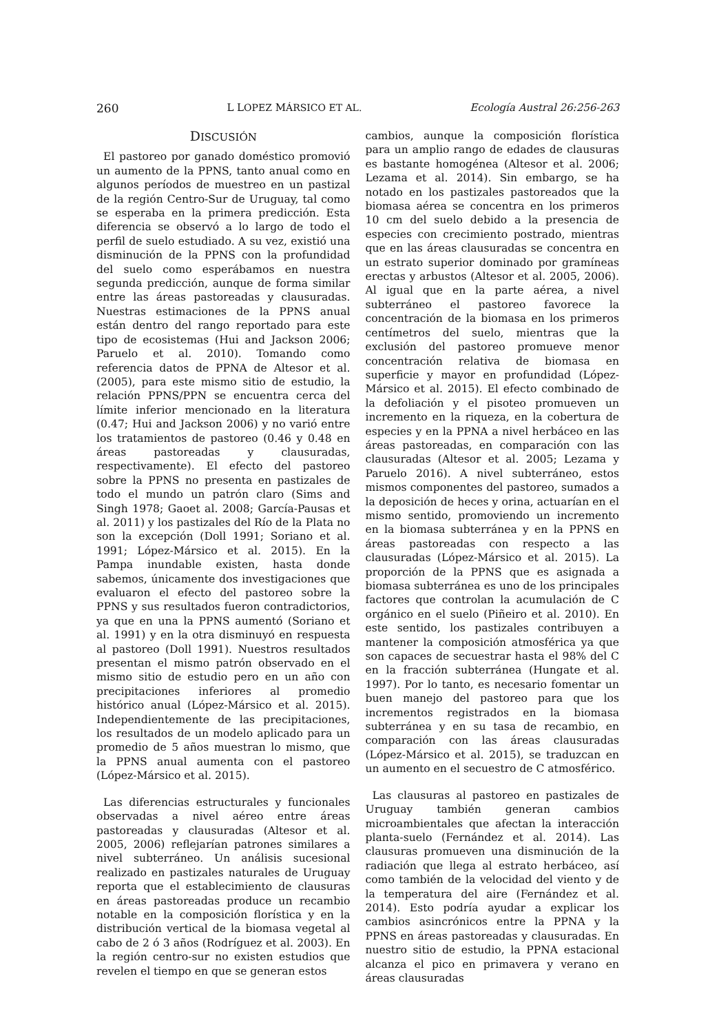260 L LOPEZ MÁRSICO ET AL. Ecología Austral 26:256-263
DISCUSIÓN
El pastoreo por ganado doméstico promovió un aumento de la PPNS, tanto anual como en algunos períodos de muestreo en un pastizal de la región Centro-Sur de Uruguay, tal como se esperaba en la primera predicción. Esta diferencia se observó a lo largo de todo el perfil de suelo estudiado. A su vez, existió una disminución de la PPNS con la profundidad del suelo como esperábamos en nuestra segunda predicción, aunque de forma similar entre las áreas pastoreadas y clausuradas. Nuestras estimaciones de la PPNS anual están dentro del rango reportado para este tipo de ecosistemas (Hui and Jackson 2006; Paruelo et al. 2010). Tomando como referencia datos de PPNA de Altesor et al. (2005), para este mismo sitio de estudio, la relación PPNS/PPN se encuentra cerca del límite inferior mencionado en la literatura (0.47; Hui and Jackson 2006) y no varió entre los tratamientos de pastoreo (0.46 y 0.48 en áreas pastoreadas y clausuradas, respectivamente). El efecto del pastoreo sobre la PPNS no presenta en pastizales de todo el mundo un patrón claro (Sims and Singh 1978; Gaoet al. 2008; García-Pausas et al. 2011) y los pastizales del Río de la Plata no son la excepción (Doll 1991; Soriano et al. 1991; López-Mársico et al. 2015). En la Pampa inundable existen, hasta donde sabemos, únicamente dos investigaciones que evaluaron el efecto del pastoreo sobre la PPNS y sus resultados fueron contradictorios, ya que en una la PPNS aumentó (Soriano et al. 1991) y en la otra disminuyó en respuesta al pastoreo (Doll 1991). Nuestros resultados presentan el mismo patrón observado en el mismo sitio de estudio pero en un año con precipitaciones inferiores al promedio histórico anual (López-Mársico et al. 2015). Independientemente de las precipitaciones, los resultados de un modelo aplicado para un promedio de 5 años muestran lo mismo, que la PPNS anual aumenta con el pastoreo (López-Mársico et al. 2015).
Las diferencias estructurales y funcionales observadas a nivel aéreo entre áreas pastoreadas y clausuradas (Altesor et al. 2005, 2006) reflejarían patrones similares a nivel subterráneo. Un análisis sucesional realizado en pastizales naturales de Uruguay reporta que el establecimiento de clausuras en áreas pastoreadas produce un recambio notable en la composición florística y en la distribución vertical de la biomasa vegetal al cabo de 2 ó 3 años (Rodríguez et al. 2003). En la región centro-sur no existen estudios que revelen el tiempo en que se generan estos
cambios, aunque la composición florística para un amplio rango de edades de clausuras es bastante homogénea (Altesor et al. 2006; Lezama et al. 2014). Sin embargo, se ha notado en los pastizales pastoreados que la biomasa aérea se concentra en los primeros 10 cm del suelo debido a la presencia de especies con crecimiento postrado, mientras que en las áreas clausuradas se concentra en un estrato superior dominado por gramíneas erectas y arbustos (Altesor et al. 2005, 2006). Al igual que en la parte aérea, a nivel subterráneo el pastoreo favorece la concentración de la biomasa en los primeros centímetros del suelo, mientras que la exclusión del pastoreo promueve menor concentración relativa de biomasa en superficie y mayor en profundidad (López-Mársico et al. 2015). El efecto combinado de la defoliación y el pisoteo promueven un incremento en la riqueza, en la cobertura de especies y en la PPNA a nivel herbáceo en las áreas pastoreadas, en comparación con las clausuradas (Altesor et al. 2005; Lezama y Paruelo 2016). A nivel subterráneo, estos mismos componentes del pastoreo, sumados a la deposición de heces y orina, actuarían en el mismo sentido, promoviendo un incremento en la biomasa subterránea y en la PPNS en áreas pastoreadas con respecto a las clausuradas (López-Mársico et al. 2015). La proporción de la PPNS que es asignada a biomasa subterránea es uno de los principales factores que controlan la acumulación de C orgánico en el suelo (Piñeiro et al. 2010). En este sentido, los pastizales contribuyen a mantener la composición atmosférica ya que son capaces de secuestrar hasta el 98% del C en la fracción subterránea (Hungate et al. 1997). Por lo tanto, es necesario fomentar un buen manejo del pastoreo para que los incrementos registrados en la biomasa subterránea y en su tasa de recambio, en comparación con las áreas clausuradas (López-Mársico et al. 2015), se traduzcan en un aumento en el secuestro de C atmosférico.
Las clausuras al pastoreo en pastizales de Uruguay también generan cambios microambientales que afectan la interacción planta-suelo (Fernández et al. 2014). Las clausuras promueven una disminución de la radiación que llega al estrato herbáceo, así como también de la velocidad del viento y de la temperatura del aire (Fernández et al. 2014). Esto podría ayudar a explicar los cambios asincrónicos entre la PPNA y la PPNS en áreas pastoreadas y clausuradas. En nuestro sitio de estudio, la PPNA estacional alcanza el pico en primavera y verano en áreas clausuradas